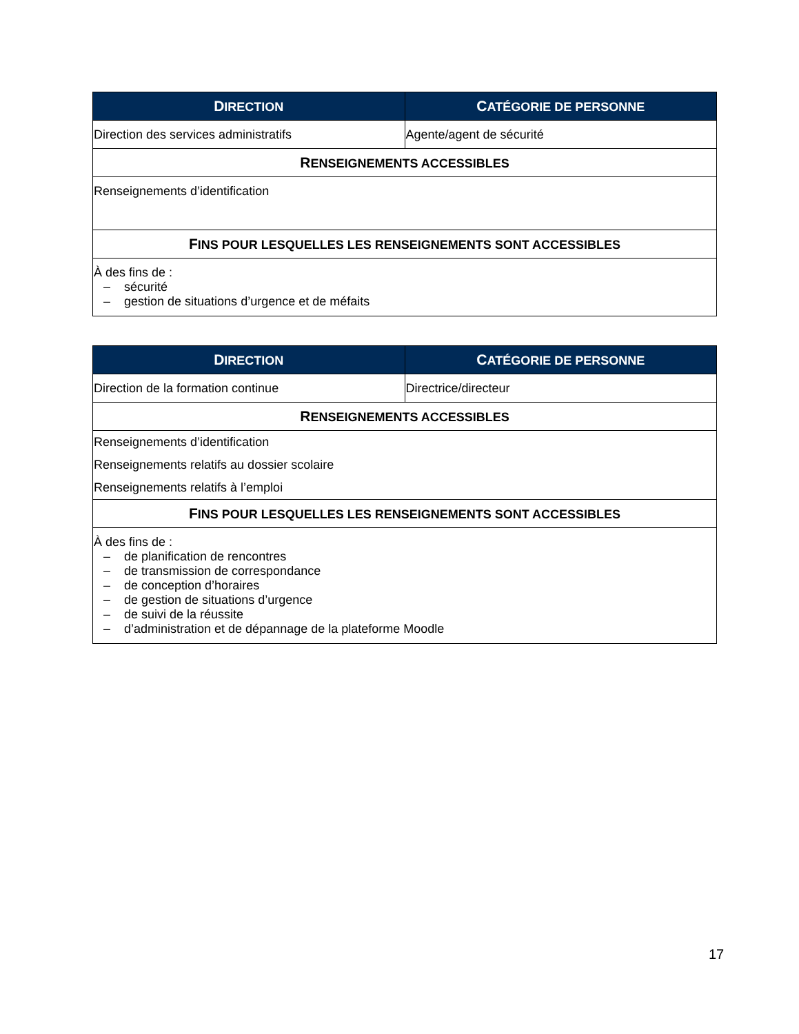| D IRECTION | C ATÉGORIE DE PERSONNE |
| --- | --- |
| Direction des services administratifs | Agente/agent de sécurité |
| R ENSEIGNEMENTS ACCESSIBLES | |
| Renseignements d’identification | |
| F INS POUR LESQUELLES LES RENSEIGNEMENTS SONT ACCESSIBLES | |
| À des fins de : – sécurité – gestion de situations d’urgence et de méfaits | |
| D IRECTION | C ATÉGORIE DE PERSONNE |
| --- | --- |
| Direction de la formation continue | Directrice/directeur |
| R ENSEIGNEMENTS ACCESSIBLES | |
| Renseignements d’identification Renseignements relatifs au dossier scolaire Renseignements relatifs à l’emploi | |
| F INS POUR LESQUELLES LES RENSEIGNEMENTS SONT ACCESSIBLES | |
| À des fins de : – de planification de rencontres – de transmission de correspondance – de conception d’horaires – de gestion de situations d’urgence – de suivi de la réussite – d’administration et de dépannage de la plateforme Moodle | |
17